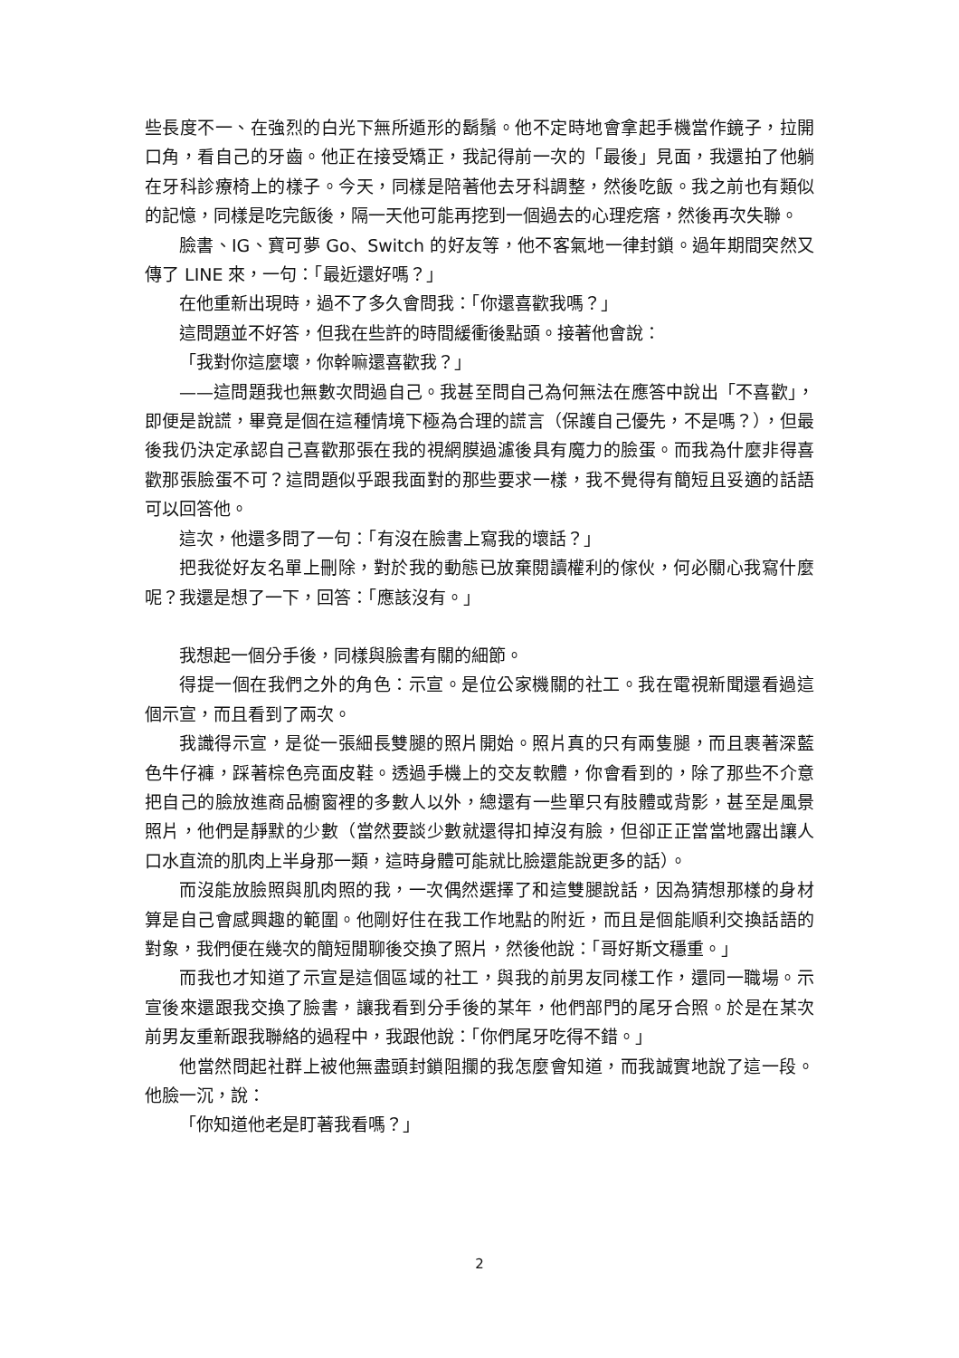些長度不一、在強烈的白光下無所遁形的鬍鬚。他不定時地會拿起手機當作鏡子，拉開口角，看自己的牙齒。他正在接受矯正，我記得前一次的「最後」見面，我還拍了他躺在牙科診療椅上的樣子。今天，同樣是陪著他去牙科調整，然後吃飯。我之前也有類似的記憶，同樣是吃完飯後，隔一天他可能再挖到一個過去的心理疙瘩，然後再次失聯。
臉書、IG、寶可夢 Go、Switch 的好友等，他不客氣地一律封鎖。過年期間突然又傳了 LINE 來，一句：「最近還好嗎？」
在他重新出現時，過不了多久會問我：「你還喜歡我嗎？」
這問題並不好答，但我在些許的時間緩衝後點頭。接著他會說：
「我對你這麼壞，你幹嘛還喜歡我？」
——這問題我也無數次問過自己。我甚至問自己為何無法在應答中說出「不喜歡」，即便是說謊，畢竟是個在這種情境下極為合理的謊言（保護自己優先，不是嗎？），但最後我仍決定承認自己喜歡那張在我的視網膜過濾後具有魔力的臉蛋。而我為什麼非得喜歡那張臉蛋不可？這問題似乎跟我面對的那些要求一樣，我不覺得有簡短且妥適的話語可以回答他。
這次，他還多問了一句：「有沒在臉書上寫我的壞話？」
把我從好友名單上刪除，對於我的動態已放棄閱讀權利的傢伙，何必關心我寫什麼呢？我還是想了一下，回答：「應該沒有。」
我想起一個分手後，同樣與臉書有關的細節。
得提一個在我們之外的角色：示宣。是位公家機關的社工。我在電視新聞還看過這個示宣，而且看到了兩次。
我識得示宣，是從一張細長雙腿的照片開始。照片真的只有兩隻腿，而且裹著深藍色牛仔褲，踩著棕色亮面皮鞋。透過手機上的交友軟體，你會看到的，除了那些不介意把自己的臉放進商品櫥窗裡的多數人以外，總還有一些單只有肢體或背影，甚至是風景照片，他們是靜默的少數（當然要談少數就還得扣掉沒有臉，但卻正正當當地露出讓人口水直流的肌肉上半身那一類，這時身體可能就比臉還能說更多的話）。
而沒能放臉照與肌肉照的我，一次偶然選擇了和這雙腿說話，因為猜想那樣的身材算是自己會感興趣的範圍。他剛好住在我工作地點的附近，而且是個能順利交換話語的對象，我們便在幾次的簡短閒聊後交換了照片，然後他說：「哥好斯文穩重。」
而我也才知道了示宣是這個區域的社工，與我的前男友同樣工作，還同一職場。示宣後來還跟我交換了臉書，讓我看到分手後的某年，他們部門的尾牙合照。於是在某次前男友重新跟我聯絡的過程中，我跟他說：「你們尾牙吃得不錯。」
他當然問起社群上被他無盡頭封鎖阻攔的我怎麼會知道，而我誠實地說了這一段。他臉一沉，說：
「你知道他老是盯著我看嗎？」
2